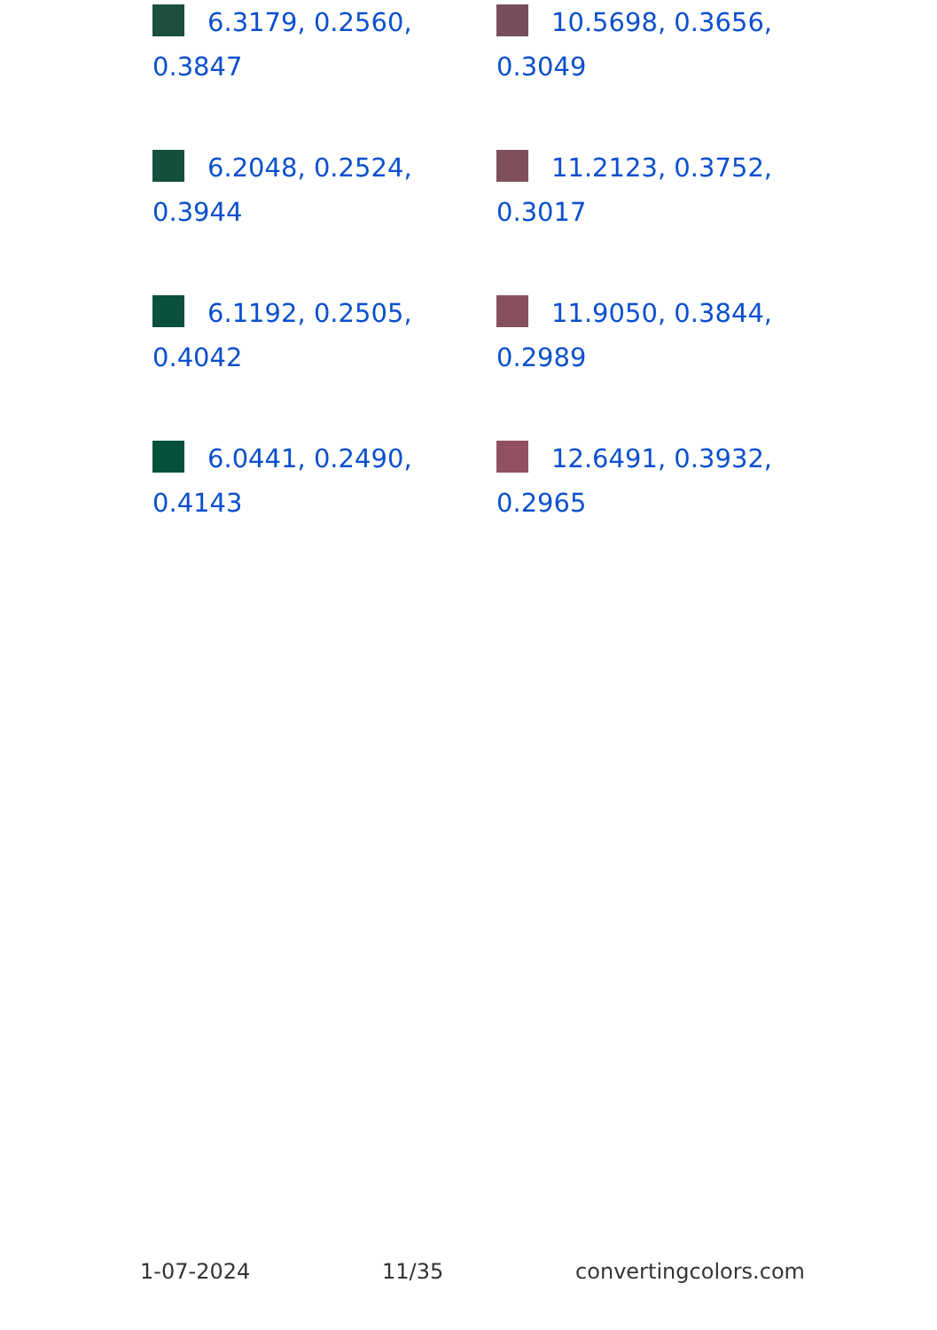6.3179, 0.2560, 0.3847
10.5698, 0.3656, 0.3049
6.2048, 0.2524, 0.3944
11.2123, 0.3752, 0.3017
6.1192, 0.2505, 0.4042
11.9050, 0.3844, 0.2989
6.0441, 0.2490, 0.4143
12.6491, 0.3932, 0.2965
1-07-2024 11/35 convertingcolors.com